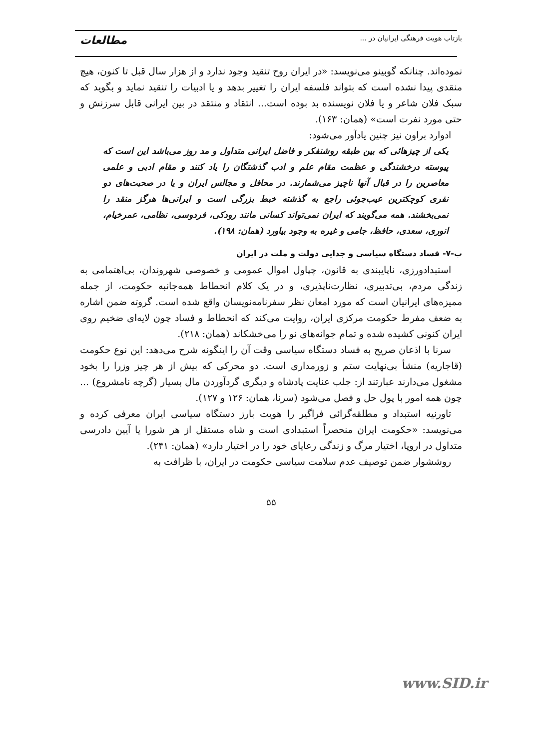بازتاب هویت فرهنگی ایرانیان در ... مطالعات
نموده‌اند. چنانکه گوبینو می‌نویسد: «در ایران روح تنقید وجود ندارد و از هزار سال قبل تا کنون، هیچ منقدی پیدا نشده است که بتواند فلسفه ایران را تغییر بدهد و یا ادبیات را تنقید نماید و بگوید که سبک فلان شاعر و یا فلان نویسنده بد بوده است... انتقاد و منتقد در بین ایرانی قابل سرزنش و حتی مورد نفرت است» (همان: ۱۶۳).
ادوارد براون نیز چنین یادآور می‌شود:
یکی از چیزهائی که بین طبقه روشنفکر و فاضل ایرانی متداول و مد روز می‌باشد این است که پیوسته درخشندگی و عظمت مقام علم و ادب گذشتگان را یاد کنند و مقام ادبی و علمی معاصرین را در قبال آنها ناچیز می‌شمارند. در محافل و مجالس ایران و یا در صحبت‌های دو نفری کوچکترین عیب‌جوئی راجع به گذشته خبط بزرگی است و ایرانی‌ها هرگز منقد را نمی‌بخشند. همه می‌گویند که ایران نمی‌تواند کسانی مانند رودکی، فردوسی، نظامی، عمرخیام، انوری، سعدی، حافظ، جامی و غیره به وجود بیاورد (همان: ۱۹۸).
ب-۷- فساد دستگاه سیاسی و جدایی دولت و ملت در ایران
استبدادورزی، ناپایبندی به قانون، چپاول اموال عمومی و خصوصی شهروندان، بی‌اهتمامی به زندگی مردم، بی‌تدبیری، نظارت‌ناپذیری، و در یک کلام انحطاط همه‌جانبه حکومت، از جمله ممیزه‌های ایرانیان است که مورد امعان نظر سفرنامه‌نویسان واقع شده است. گروته ضمن اشاره به ضعف مفرط حکومت مرکزی ایران، روایت می‌کند که انحطاط و فساد چون لایه‌ای ضخیم روی ایران کنونی کشیده شده و تمام جوانه‌های نو را می‌خشکاند (همان: ۲۱۸).
سرنا با اذعان صریح به فساد دستگاه سیاسی وقت آن را اینگونه شرح می‌دهد: این نوع حکومت (قاجاریه) منشأ بی‌نهایت ستم و زورمداری است. دو محرکی که بیش از هر چیز وزرا را بخود مشغول می‌دارند عبارتند از: جلب عنایت پادشاه و دیگری گردآوردن مال بسیار (گرچه نامشروع) ... چون همه امور با پول حل و فصل می‌شود (سرنا، همان: ۱۲۶ و ۱۲۷).
تاورنیه استبداد و مطلقه‌گرائی فراگیر را هویت بارز دستگاه سیاسی ایران معرفی کرده و می‌نویسد: «حکومت ایران منحصراً استبدادی است و شاه مستقل از هر شورا یا آیین دادرسی متداول در اروپا، اختیار مرگ و زندگی رعایای خود را در اختیار دارد» (همان: ۲۴۱).
روششوار ضمن توصیف عدم سلامت سیاسی حکومت در ایران، با ظرافت به
۵۵
www.SID.ir